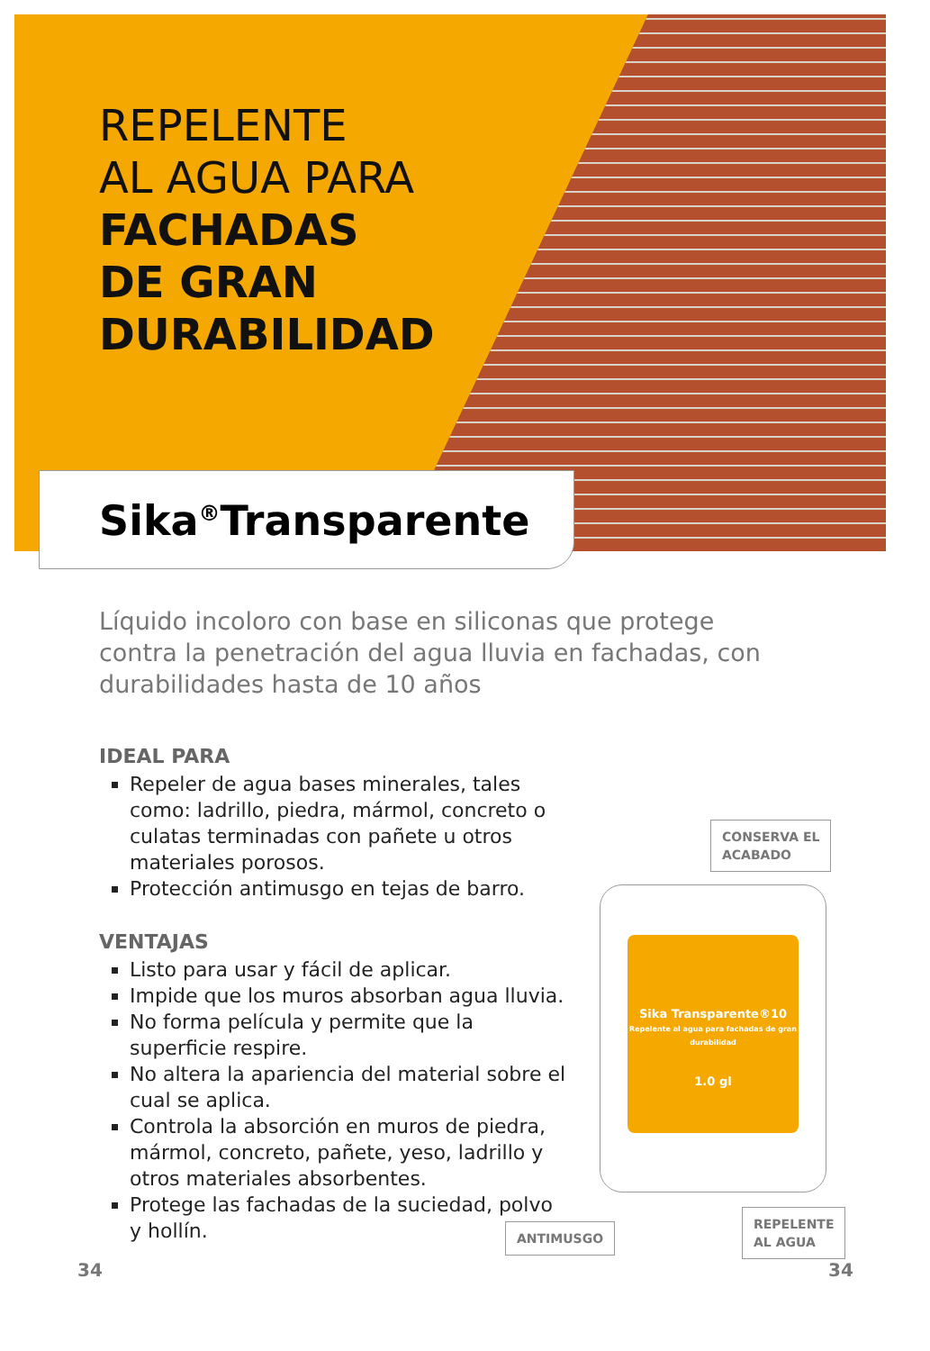REPELENTE
AL AGUA PARA
FACHADAS
DE GRAN
DURABILIDAD
Sika<sup>®</sup>Transparente
Líquido incoloro con base en siliconas que protege contra la penetración del agua lluvia en fachadas, con durabilidades hasta de 10 años
IDEAL PARA
Repeler de agua bases minerales, tales como: ladrillo, piedra, mármol, concreto o culatas terminadas con pañete u otros materiales porosos.
Protección antimusgo en tejas de barro.
VENTAJAS
Listo para usar y fácil de aplicar.
Impide que los muros absorban agua lluvia.
No forma película y permite que la superficie respire.
No altera la apariencia del material sobre el cual se aplica.
Controla la absorción en muros de piedra, mármol, concreto, pañete, yeso, ladrillo y otros materiales absorbentes.
Protege las fachadas de la suciedad, polvo y hollín.
CONSERVA EL
ACABADO
Sika Transparente®10
Repelente al agua para fachadas de gran durabilidad
1.0 gl
ANTIMUSGO
REPELENTE
AL AGUA
34 34